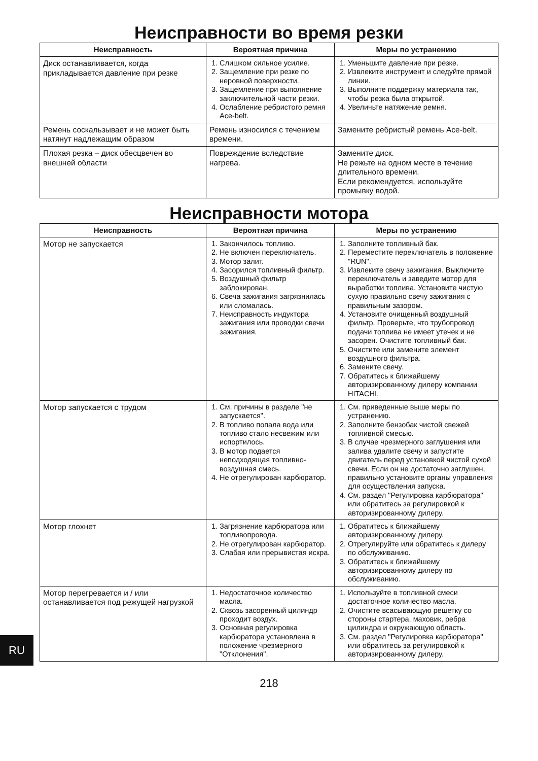Неисправности во время резки
| Неисправность | Вероятная причина | Меры по устранению |
| --- | --- | --- |
| Диск останавливается, когда прикладывается давление при резке | 1. Слишком сильное усилие. 2. Защемление при резке по неровной поверхности. 3. Защемление при выполнение заключительной части резки. 4. Ослабление ребристого ремня Ace-belt. | 1. Уменьшите давление при резке. 2. Извлеките инструмент и следуйте прямой линии. 3. Выполните поддержку материала так, чтобы резка была открытой. 4. Увеличьте натяжение ремня. |
| Ремень соскальзывает и не может быть натянут надлежащим образом | Ремень износился с течением времени. | Замените ребристый ремень Ace-belt. |
| Плохая резка – диск обесцвечен во внешней области | Повреждение вследствие нагрева. | Замените диск. Не режьте на одном месте в течение длительного времени. Если рекомендуется, используйте промывку водой. |
Неисправности мотора
| Неисправность | Вероятная причина | Меры по устранению |
| --- | --- | --- |
| Мотор не запускается | 1. Закончилось топливо. 2. Не включен переключатель. 3. Мотор залит. 4. Засорился топливный фильтр. 5. Воздушный фильтр заблокирован. 6. Свеча зажигания загрязнилась или сломалась. 7. Неисправность индуктора зажигания или проводки свечи зажигания. | 1. Заполните топливный бак. 2. Переместите переключатель в положение "RUN". 3. Извлеките свечу зажигания. Выключите переключатель и заведите мотор для выработки топлива. Установите чистую сухую правильно свечу зажигания с правильным зазором. 4. Установите очищенный воздушный фильтр. Проверьте, что трубопровод подачи топлива не имеет утечек и не засорен. Очистите топливный бак. 5. Очистите или замените элемент воздушного фильтра. 6. Замените свечу. 7. Обратитесь к ближайшему авторизированному дилеру компании HITACHI. |
| Мотор запускается с трудом | 1. См. причины в разделе "не запускается". 2. В топливо попала вода или топливо стало несвежим или испортилось. 3. В мотор подается неподходящая топливно-воздушная смесь. 4. Не отрегулирован карбюратор. | 1. См. приведенные выше меры по устранению. 2. Заполните бензобак чистой свежей топливной смесью. 3. В случае чрезмерного заглушения или залива удалите свечу и запустите двигатель перед установкой чистой сухой свечи. Если он не достаточно заглушен, правильно установите органы управления для осуществления запуска. 4. См. раздел "Регулировка карбюратора" или обратитесь за регулировкой к авторизированному дилеру. |
| Мотор глохнет | 1. Загрязнение карбюратора или топливопровода. 2. Не отрегулирован карбюратор. 3. Слабая или прерывистая искра. | 1. Обратитесь к ближайшему авторизированному дилеру. 2. Отрегулируйте или обратитесь к дилеру по обслуживанию. 3. Обратитесь к ближайшему авторизированному дилеру по обслуживанию. |
| Мотор перегревается и / или останавливается под режущей нагрузкой | 1. Недостаточное количество масла. 2. Сквозь засоренный цилиндр проходит воздух. 3. Основная регулировка карбюратора установлена в положение чрезмерного "Отклонения". | 1. Используйте в топливной смеси достаточное количество масла. 2. Очистите всасывающую решетку со стороны стартера, маховик, ребра цилиндра и окружающую область. 3. См. раздел "Регулировка карбюратора" или обратитесь за регулировкой к авторизированному дилеру. |
RU
218